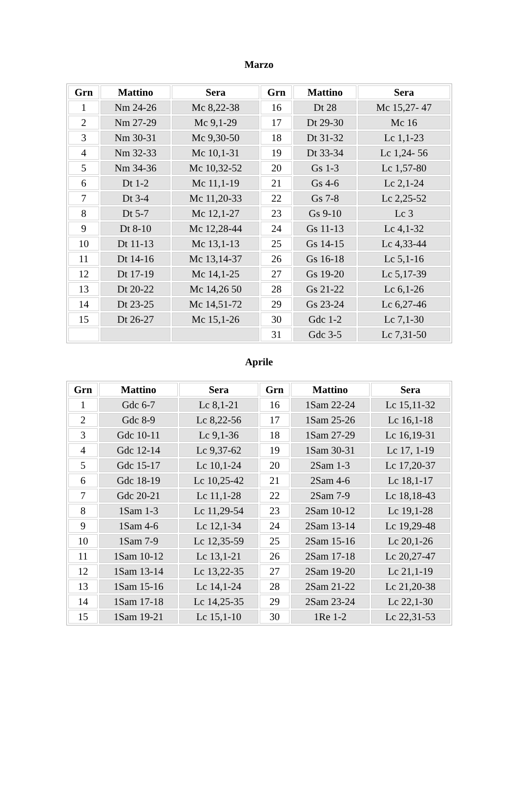Marzo
| Grn | Mattino | Sera | Grn | Mattino | Sera |
| --- | --- | --- | --- | --- | --- |
| 1 | Nm 24-26 | Mc 8,22-38 | 16 | Dt 28 | Mc 15,27- 47 |
| 2 | Nm 27-29 | Mc 9,1-29 | 17 | Dt 29-30 | Mc 16 |
| 3 | Nm 30-31 | Mc 9,30-50 | 18 | Dt 31-32 | Lc 1,1-23 |
| 4 | Nm 32-33 | Mc 10,1-31 | 19 | Dt 33-34 | Lc 1,24- 56 |
| 5 | Nm 34-36 | Mc 10,32-52 | 20 | Gs 1-3 | Lc 1,57-80 |
| 6 | Dt 1-2 | Mc 11,1-19 | 21 | Gs 4-6 | Lc 2,1-24 |
| 7 | Dt 3-4 | Mc 11,20-33 | 22 | Gs 7-8 | Lc 2,25-52 |
| 8 | Dt 5-7 | Mc 12,1-27 | 23 | Gs 9-10 | Lc 3 |
| 9 | Dt 8-10 | Mc 12,28-44 | 24 | Gs 11-13 | Lc 4,1-32 |
| 10 | Dt 11-13 | Mc 13,1-13 | 25 | Gs 14-15 | Lc 4,33-44 |
| 11 | Dt 14-16 | Mc 13,14-37 | 26 | Gs 16-18 | Lc 5,1-16 |
| 12 | Dt 17-19 | Mc 14,1-25 | 27 | Gs 19-20 | Lc 5,17-39 |
| 13 | Dt 20-22 | Mc 14,26 50 | 28 | Gs 21-22 | Lc 6,1-26 |
| 14 | Dt 23-25 | Mc 14,51-72 | 29 | Gs 23-24 | Lc 6,27-46 |
| 15 | Dt 26-27 | Mc 15,1-26 | 30 | Gdc 1-2 | Lc 7,1-30 |
| | | | 31 | Gdc 3-5 | Lc 7,31-50 |
Aprile
| Grn | Mattino | Sera | Grn | Mattino | Sera |
| --- | --- | --- | --- | --- | --- |
| 1 | Gdc 6-7 | Lc 8,1-21 | 16 | 1Sam 22-24 | Lc 15,11-32 |
| 2 | Gdc 8-9 | Lc 8,22-56 | 17 | 1Sam 25-26 | Lc 16,1-18 |
| 3 | Gdc 10-11 | Lc 9,1-36 | 18 | 1Sam 27-29 | Lc 16,19-31 |
| 4 | Gdc 12-14 | Lc 9,37-62 | 19 | 1Sam 30-31 | Lc 17, 1-19 |
| 5 | Gdc 15-17 | Lc 10,1-24 | 20 | 2Sam 1-3 | Lc 17,20-37 |
| 6 | Gdc 18-19 | Lc 10,25-42 | 21 | 2Sam 4-6 | Lc 18,1-17 |
| 7 | Gdc 20-21 | Lc 11,1-28 | 22 | 2Sam 7-9 | Lc 18,18-43 |
| 8 | 1Sam 1-3 | Lc 11,29-54 | 23 | 2Sam 10-12 | Lc 19,1-28 |
| 9 | 1Sam 4-6 | Lc 12,1-34 | 24 | 2Sam 13-14 | Lc 19,29-48 |
| 10 | 1Sam 7-9 | Lc 12,35-59 | 25 | 2Sam 15-16 | Lc 20,1-26 |
| 11 | 1Sam 10-12 | Lc 13,1-21 | 26 | 2Sam 17-18 | Lc 20,27-47 |
| 12 | 1Sam 13-14 | Lc 13,22-35 | 27 | 2Sam 19-20 | Lc 21,1-19 |
| 13 | 1Sam 15-16 | Lc 14,1-24 | 28 | 2Sam 21-22 | Lc 21,20-38 |
| 14 | 1Sam 17-18 | Lc 14,25-35 | 29 | 2Sam 23-24 | Lc 22,1-30 |
| 15 | 1Sam 19-21 | Lc 15,1-10 | 30 | 1Re 1-2 | Lc 22,31-53 |